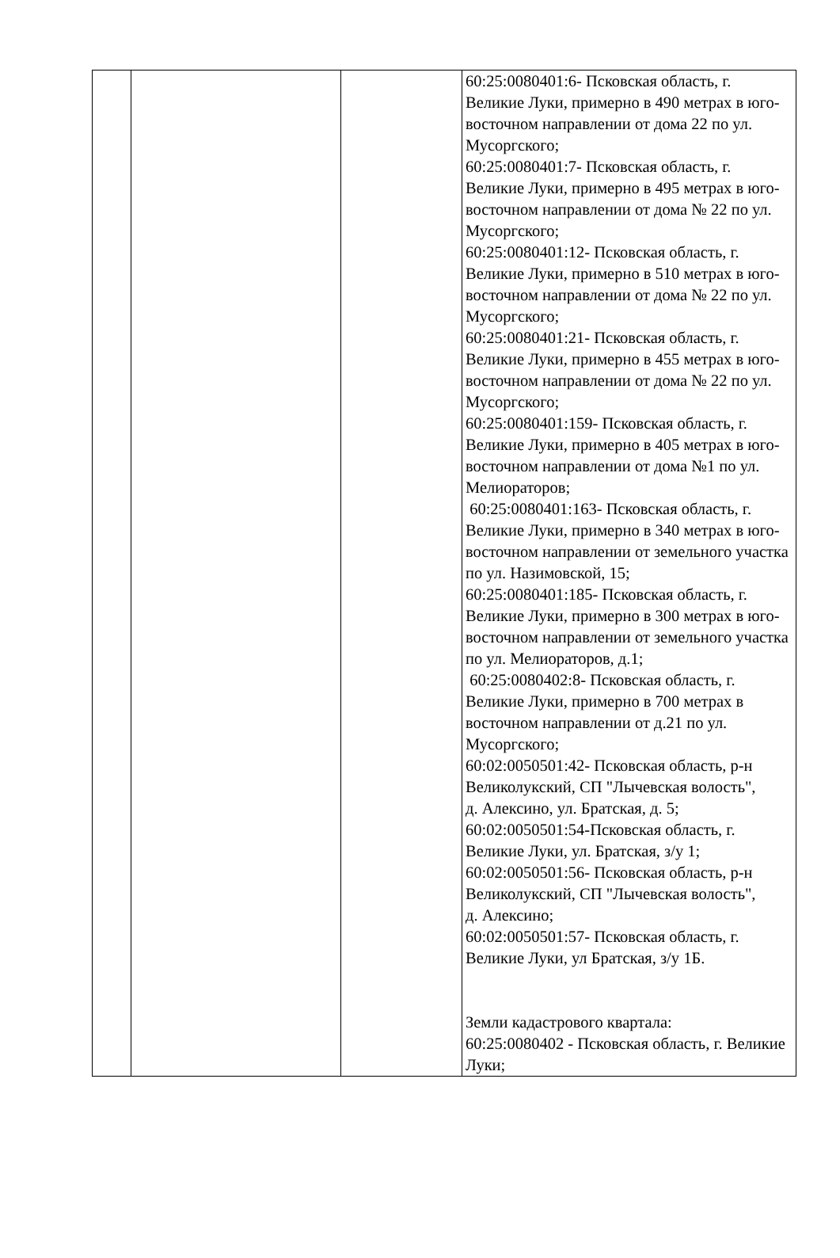| | | | 60:25:0080401:6- Псковская область, г. Великие Луки, примерно в 490 метрах в юго-восточном направлении от дома 22 по ул. Мусоргского; 60:25:0080401:7- Псковская область, г. Великие Луки, примерно в 495 метрах в юго-восточном направлении от дома № 22 по ул. Мусоргского; 60:25:0080401:12- Псковская область, г. Великие Луки, примерно в 510 метрах в юго-восточном направлении от дома № 22 по ул. Мусоргского; 60:25:0080401:21- Псковская область, г. Великие Луки, примерно в 455 метрах в юго-восточном направлении от дома № 22 по ул. Мусоргского; 60:25:0080401:159- Псковская область, г. Великие Луки, примерно в 405 метрах в юго-восточном направлении от дома №1 по ул. Мелиораторов; 60:25:0080401:163- Псковская область, г. Великие Луки, примерно в 340 метрах в юго-восточном направлении от земельного участка по ул. Назимовской, 15; 60:25:0080401:185- Псковская область, г. Великие Луки, примерно в 300 метрах в юго-восточном направлении от земельного участка по ул. Мелиораторов, д.1; 60:25:0080402:8- Псковская область, г. Великие Луки, примерно в 700 метрах в восточном направлении от д.21 по ул. Мусоргского; 60:02:0050501:42- Псковская область, р-н Великолукский, СП "Лычевская волость", д. Алексино, ул. Братская, д. 5; 60:02:0050501:54-Псковская область, г. Великие Луки, ул. Братская, з/у 1; 60:02:0050501:56- Псковская область, р-н Великолукский, СП "Лычевская волость", д. Алексино; 60:02:0050501:57- Псковская область, г. Великие Луки, ул Братская, з/у 1Б. Земли кадастрового квартала: 60:25:0080402 - Псковская область, г. Великие Луки; |